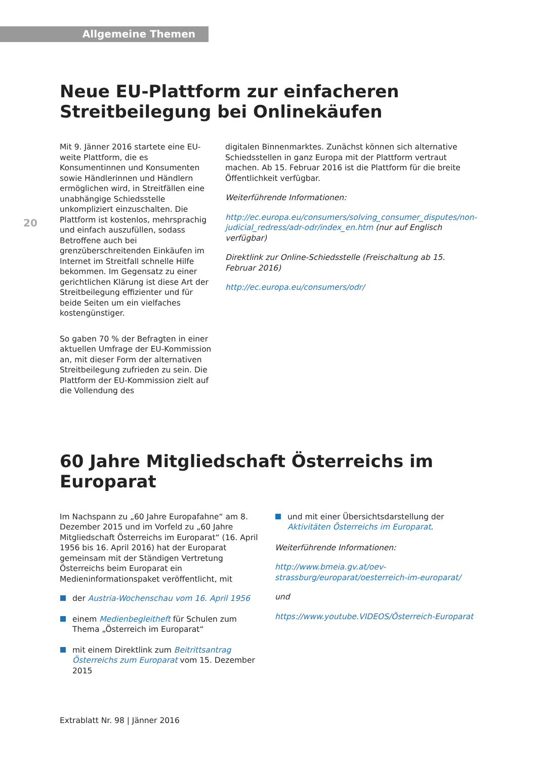Allgemeine Themen
20
Neue EU-Plattform zur einfacheren Streitbeilegung bei Onlinekäufen
Mit 9. Jänner 2016 startete eine EU-weite Plattform, die es Konsumentinnen und Konsumenten sowie Händlerinnen und Händlern ermöglichen wird, in Streitfällen eine unabhängige Schiedsstelle unkompliziert einzuschalten. Die Plattform ist kostenlos, mehrsprachig und einfach auszufüllen, sodass Betroffene auch bei grenzüberschreitenden Einkäufen im Internet im Streitfall schnelle Hilfe bekommen. Im Gegensatz zu einer gerichtlichen Klärung ist diese Art der Streitbeilegung effizienter und für beide Seiten um ein vielfaches kostengünstiger.
So gaben 70 % der Befragten in einer aktuellen Umfrage der EU-Kommission an, mit dieser Form der alternativen Streitbeilegung zufrieden zu sein. Die Plattform der EU-Kommission zielt auf die Vollendung des
digitalen Binnenmarktes. Zunächst können sich alternative Schiedsstellen in ganz Europa mit der Plattform vertraut machen. Ab 15. Februar 2016 ist die Plattform für die breite Öffentlichkeit verfügbar.
Weiterführende Informationen:
http://ec.europa.eu/consumers/solving_consumer_disputes/non-judicial_redress/adr-odr/index_en.htm (nur auf Englisch verfügbar)
Direktlink zur Online-Schiedsstelle (Freischaltung ab 15. Februar 2016)
http://ec.europa.eu/consumers/odr/
60 Jahre Mitgliedschaft Österreichs im Europarat
Im Nachspann zu „60 Jahre Europafahne“ am 8. Dezember 2015 und im Vorfeld zu „60 Jahre Mitgliedschaft Österreichs im Europarat“ (16. April 1956 bis 16. April 2016) hat der Europarat gemeinsam mit der Ständigen Vertretung Österreichs beim Europarat ein Medieninformationspaket veröffentlicht, mit
der Austria-Wochenschau vom 16. April 1956
einem Medienbegleitheft für Schulen zum Thema „Österreich im Europarat“
mit einem Direktlink zum Beitrittsantrag Österreichs zum Europarat vom 15. Dezember 2015
und mit einer Übersichtsdarstellung der Aktivitäten Österreichs im Europarat.
Weiterführende Informationen:
http://www.bmeia.gv.at/oev-strassburg/europarat/oesterreich-im-europarat/
und
https://www.youtube.VIDEOS/Österreich-Europarat
Extrablatt Nr. 98 | Jänner 2016